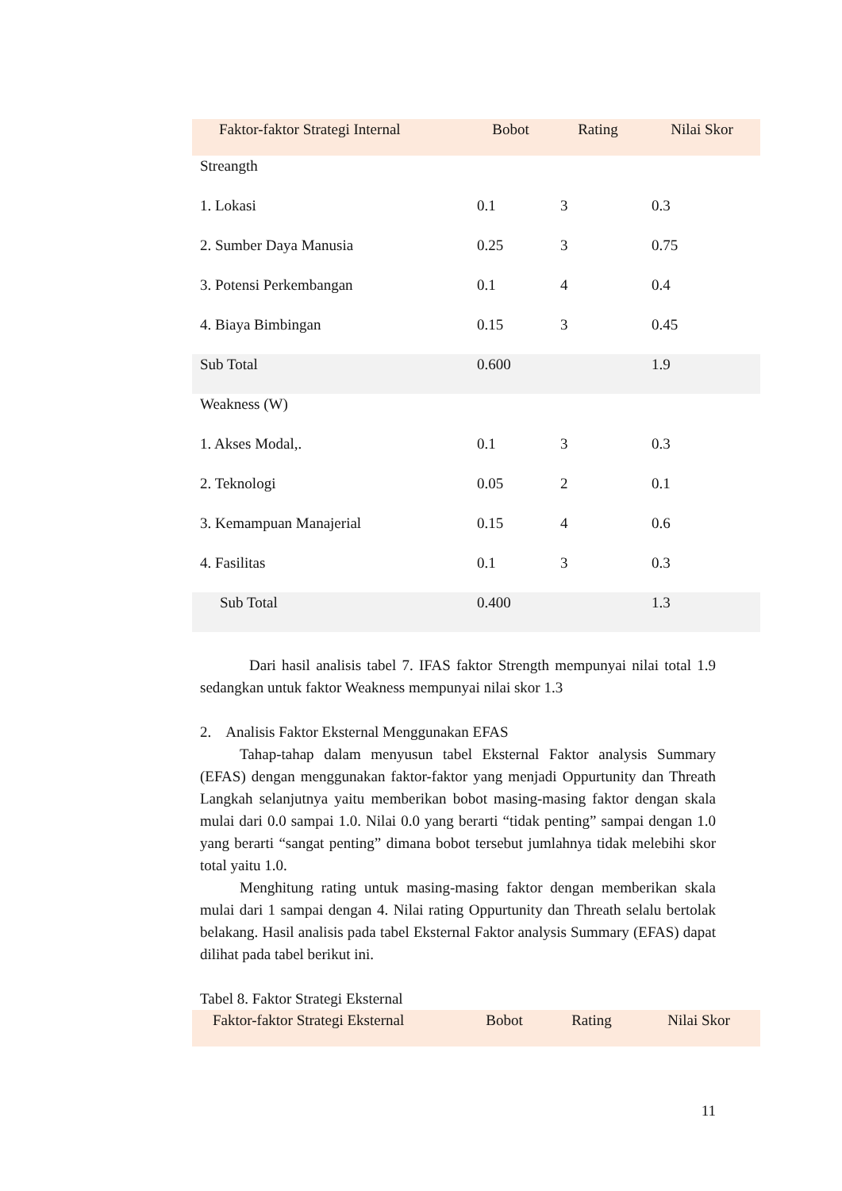| Faktor-faktor Strategi Internal | Bobot | Rating | Nilai Skor |
| --- | --- | --- | --- |
| Streangth | | | |
| 1. Lokasi | 0.1 | 3 | 0.3 |
| 2. Sumber Daya Manusia | 0.25 | 3 | 0.75 |
| 3. Potensi Perkembangan | 0.1 | 4 | 0.4 |
| 4. Biaya Bimbingan | 0.15 | 3 | 0.45 |
| Sub Total | 0.600 | | 1.9 |
| Weakness (W) | | | |
| 1. Akses Modal,. | 0.1 | 3 | 0.3 |
| 2. Teknologi | 0.05 | 2 | 0.1 |
| 3. Kemampuan Manajerial | 0.15 | 4 | 0.6 |
| 4. Fasilitas | 0.1 | 3 | 0.3 |
| Sub Total | 0.400 | | 1.3 |
Dari hasil analisis tabel 7. IFAS faktor Strength mempunyai nilai total 1.9 sedangkan untuk faktor Weakness mempunyai nilai skor 1.3
2. Analisis Faktor Eksternal Menggunakan EFAS
Tahap-tahap dalam menyusun tabel Eksternal Faktor analysis Summary (EFAS) dengan menggunakan faktor-faktor yang menjadi Oppurtunity dan Threath Langkah selanjutnya yaitu memberikan bobot masing-masing faktor dengan skala mulai dari 0.0 sampai 1.0. Nilai 0.0 yang berarti “tidak penting” sampai dengan 1.0 yang berarti “sangat penting” dimana bobot tersebut jumlahnya tidak melebihi skor total yaitu 1.0.
Menghitung rating untuk masing-masing faktor dengan memberikan skala mulai dari 1 sampai dengan 4. Nilai rating Oppurtunity dan Threath selalu bertolak belakang. Hasil analisis pada tabel Eksternal Faktor analysis Summary (EFAS) dapat dilihat pada tabel berikut ini.
Tabel 8. Faktor Strategi Eksternal
| Faktor-faktor Strategi Eksternal | Bobot | Rating | Nilai Skor |
| --- | --- | --- | --- |
11